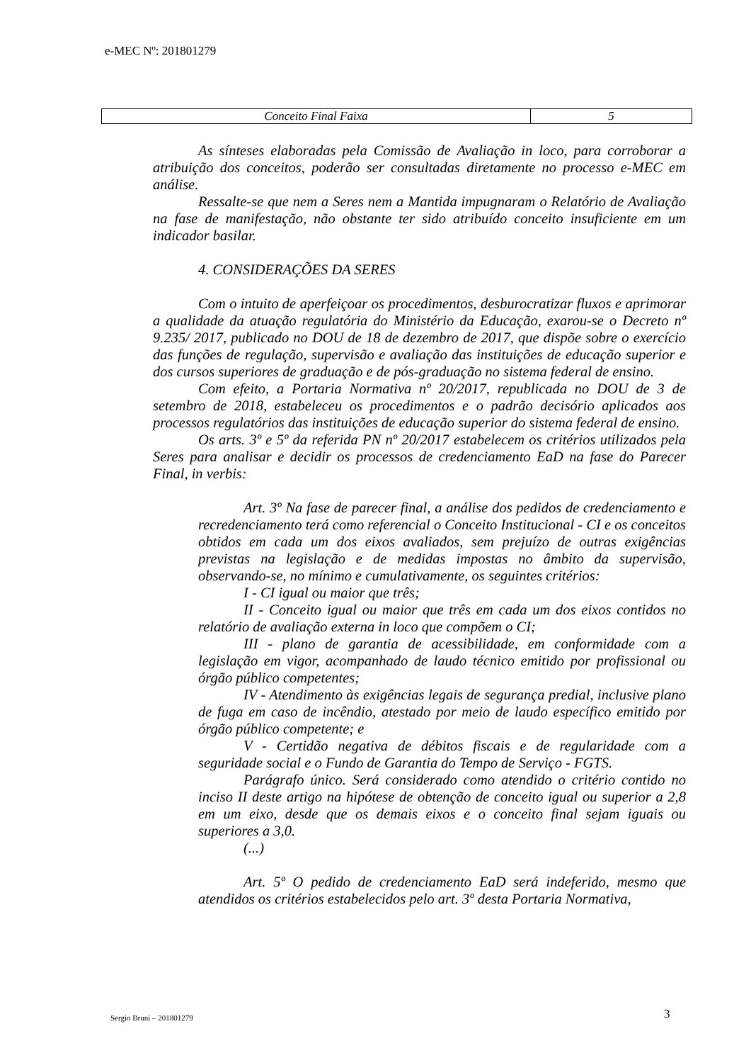e-MEC Nº: 201801279
| Conceito Final Faixa | 5 |
As sínteses elaboradas pela Comissão de Avaliação in loco, para corroborar a atribuição dos conceitos, poderão ser consultadas diretamente no processo e-MEC em análise.
Ressalte-se que nem a Seres nem a Mantida impugnaram o Relatório de Avaliação na fase de manifestação, não obstante ter sido atribuído conceito insuficiente em um indicador basilar.
4. CONSIDERAÇÕES DA SERES
Com o intuito de aperfeiçoar os procedimentos, desburocratizar fluxos e aprimorar a qualidade da atuação regulatória do Ministério da Educação, exarou-se o Decreto nº 9.235/ 2017, publicado no DOU de 18 de dezembro de 2017, que dispõe sobre o exercício das funções de regulação, supervisão e avaliação das instituições de educação superior e dos cursos superiores de graduação e de pós-graduação no sistema federal de ensino.
Com efeito, a Portaria Normativa nº 20/2017, republicada no DOU de 3 de setembro de 2018, estabeleceu os procedimentos e o padrão decisório aplicados aos processos regulatórios das instituições de educação superior do sistema federal de ensino.
Os arts. 3º e 5º da referida PN nº 20/2017 estabelecem os critérios utilizados pela Seres para analisar e decidir os processos de credenciamento EaD na fase do Parecer Final, in verbis:
Art. 3º Na fase de parecer final, a análise dos pedidos de credenciamento e recredenciamento terá como referencial o Conceito Institucional - CI e os conceitos obtidos em cada um dos eixos avaliados, sem prejuízo de outras exigências previstas na legislação e de medidas impostas no âmbito da supervisão, observando-se, no mínimo e cumulativamente, os seguintes critérios:
I - CI igual ou maior que três;
II - Conceito igual ou maior que três em cada um dos eixos contidos no relatório de avaliação externa in loco que compõem o CI;
III - plano de garantia de acessibilidade, em conformidade com a legislação em vigor, acompanhado de laudo técnico emitido por profissional ou órgão público competentes;
IV - Atendimento às exigências legais de segurança predial, inclusive plano de fuga em caso de incêndio, atestado por meio de laudo específico emitido por órgão público competente; e
V - Certidão negativa de débitos fiscais e de regularidade com a seguridade social e o Fundo de Garantia do Tempo de Serviço - FGTS.
Parágrafo único. Será considerado como atendido o critério contido no inciso II deste artigo na hipótese de obtenção de conceito igual ou superior a 2,8 em um eixo, desde que os demais eixos e o conceito final sejam iguais ou superiores a 3,0.
(...)
Art. 5º O pedido de credenciamento EaD será indeferido, mesmo que atendidos os critérios estabelecidos pelo art. 3º desta Portaria Normativa,
Sergio Bruni – 201801279 3